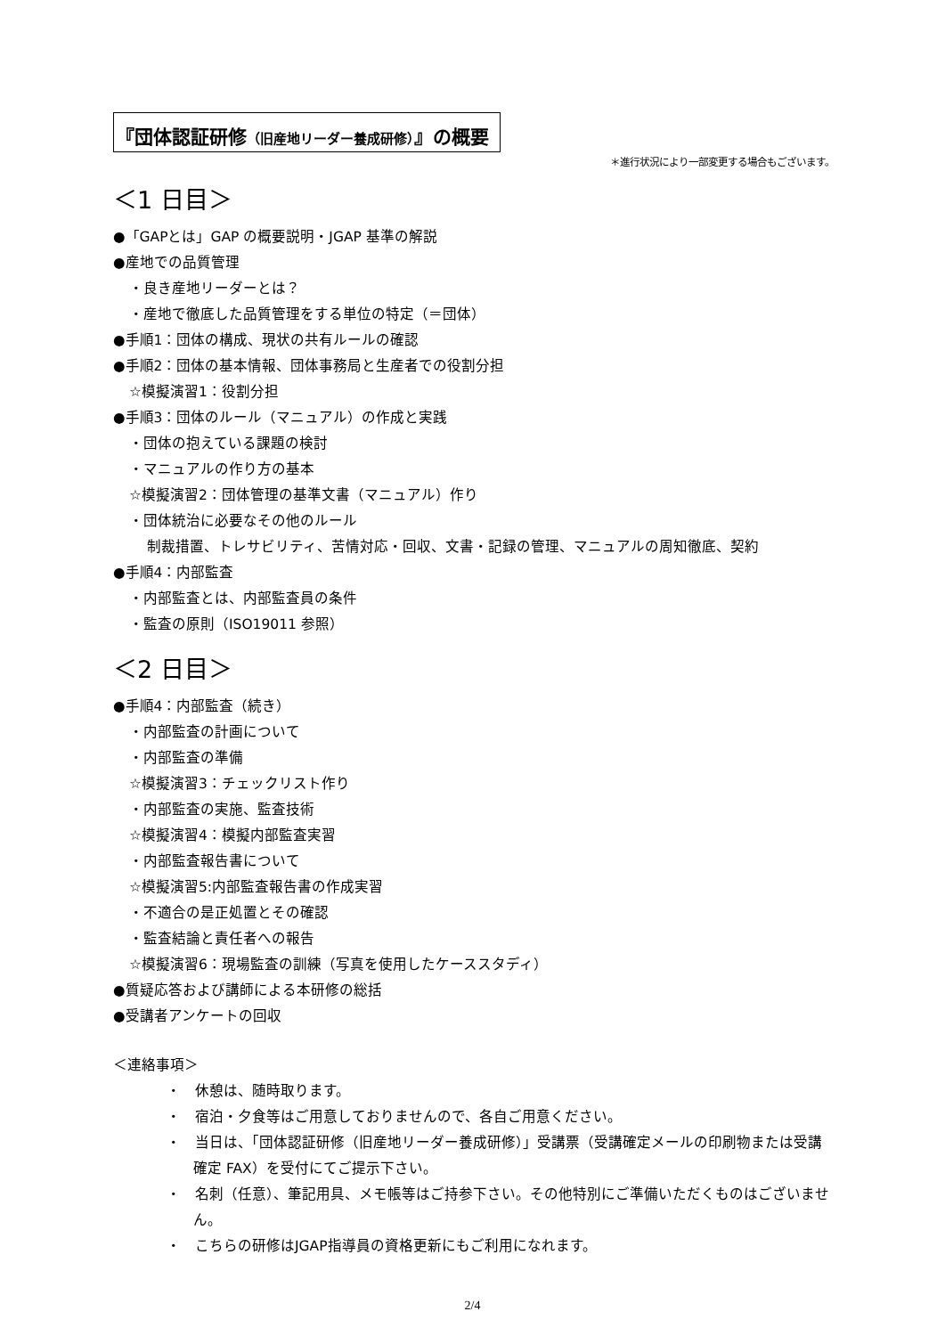『団体認証研修（旧産地リーダー養成研修）』の概要
＊進行状況により一部変更する場合もございます。
＜1 日目＞
●「GAPとは」GAP の概要説明・JGAP 基準の解説
●産地での品質管理
・良き産地リーダーとは？
・産地で徹底した品質管理をする単位の特定（＝団体）
●手順1：団体の構成、現状の共有ルールの確認
●手順2：団体の基本情報、団体事務局と生産者での役割分担
☆模擬演習1：役割分担
●手順3：団体のルール（マニュアル）の作成と実践
・団体の抱えている課題の検討
・マニュアルの作り方の基本
☆模擬演習2：団体管理の基準文書（マニュアル）作り
・団体統治に必要なその他のルール
制裁措置、トレサビリティ、苦情対応・回収、文書・記録の管理、マニュアルの周知徹底、契約
●手順4：内部監査
・内部監査とは、内部監査員の条件
・監査の原則（ISO19011 参照）
＜2 日目＞
●手順4：内部監査（続き）
・内部監査の計画について
・内部監査の準備
☆模擬演習3：チェックリスト作り
・内部監査の実施、監査技術
☆模擬演習4：模擬内部監査実習
・内部監査報告書について
☆模擬演習5:内部監査報告書の作成実習
・不適合の是正処置とその確認
・監査結論と責任者への報告
☆模擬演習6：現場監査の訓練（写真を使用したケーススタディ）
●質疑応答および講師による本研修の総括
●受講者アンケートの回収
＜連絡事項＞
・　休憩は、随時取ります。
・　宿泊・夕食等はご用意しておりませんので、各自ご用意ください。
・　当日は、「団体認証研修（旧産地リーダー養成研修）」受講票（受講確定メールの印刷物または受講確定 FAX）を受付にてご提示下さい。
・　名刺（任意）、筆記用具、メモ帳等はご持参下さい。その他特別にご準備いただくものはございません。
・　こちらの研修はJGAP指導員の資格更新にもご利用になれます。
2/4